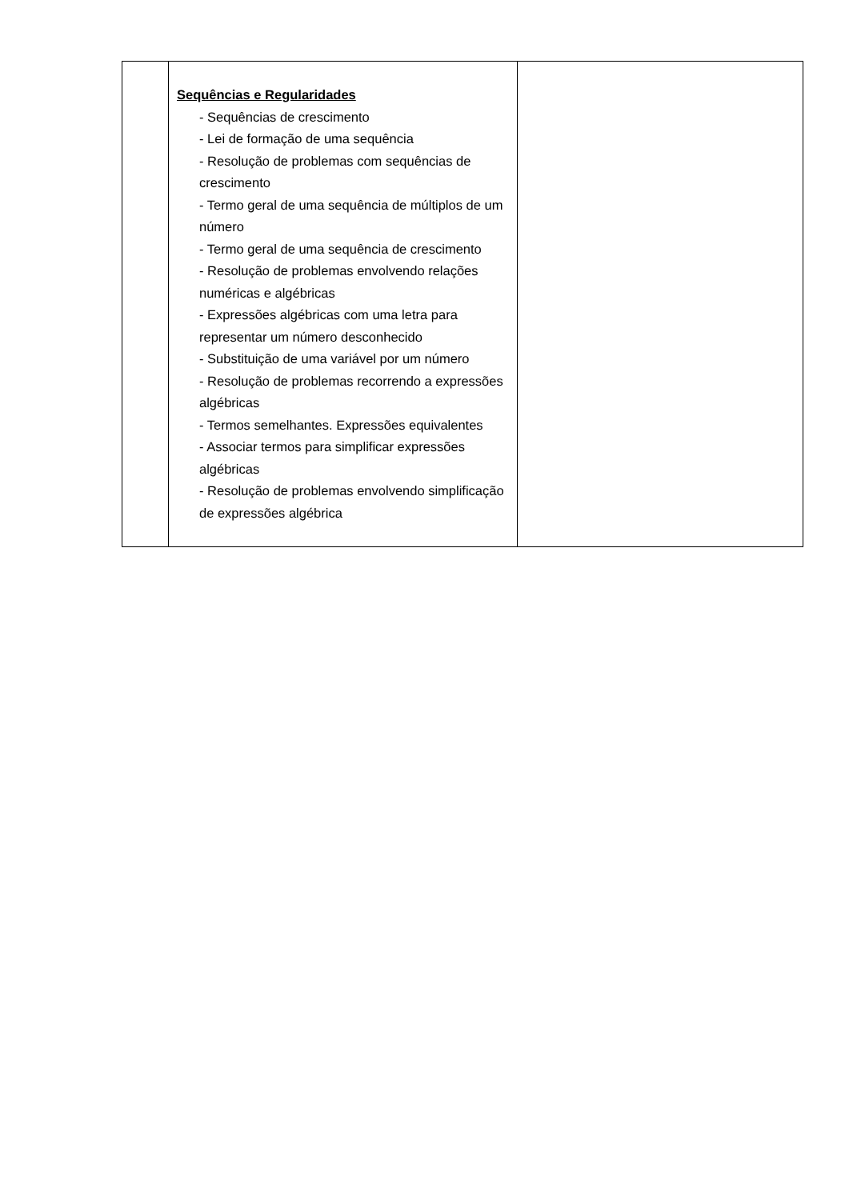| | Sequências e Regularidades - Sequências de crescimento - Lei de formação de uma sequência - Resolução de problemas com sequências de crescimento - Termo geral de uma sequência de múltiplos de um número - Termo geral de uma sequência de crescimento - Resolução de problemas envolvendo relações numéricas e algébricas - Expressões algébricas com uma letra para representar um número desconhecido - Substituição de uma variável por um número - Resolução de problemas recorrendo a expressões algébricas - Termos semelhantes. Expressões equivalentes - Associar termos para simplificar expressões algébricas - Resolução de problemas envolvendo simplificação de expressões algébrica | |